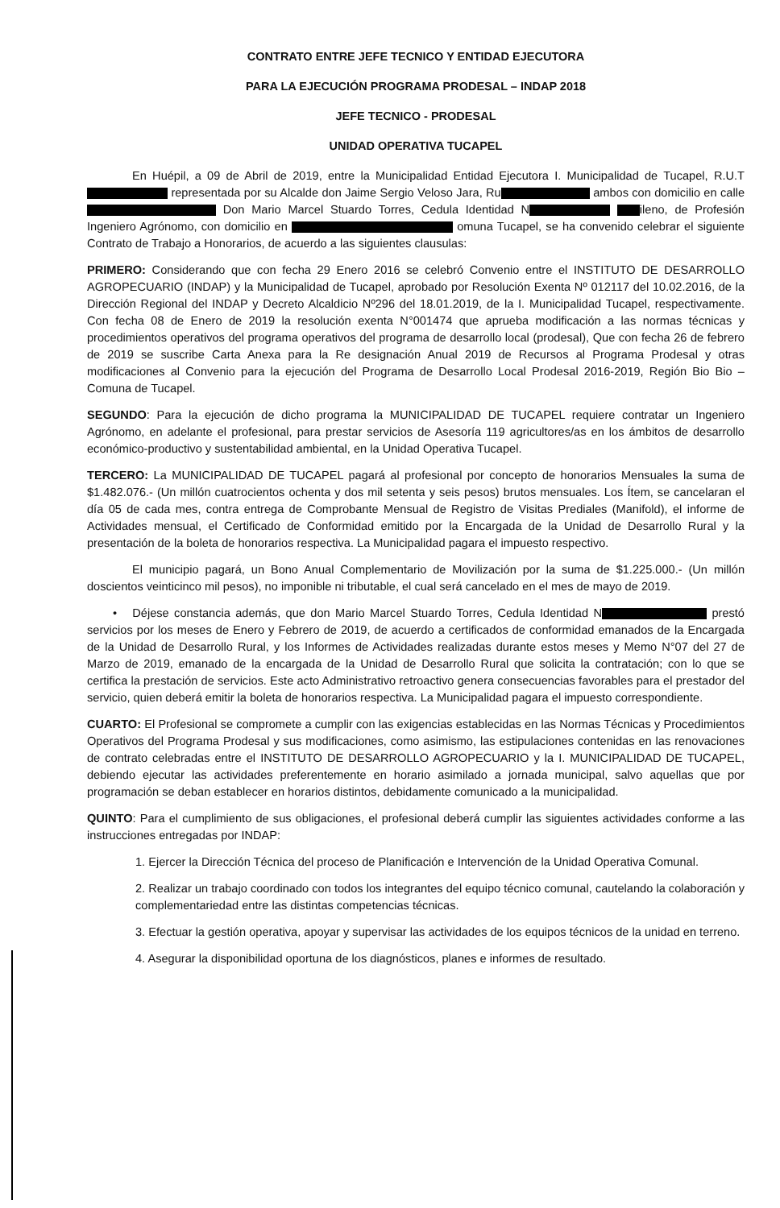CONTRATO ENTRE JEFE TECNICO Y ENTIDAD EJECUTORA
PARA LA EJECUCIÓN PROGRAMA PRODESAL – INDAP 2018
JEFE TECNICO - PRODESAL
UNIDAD OPERATIVA TUCAPEL
En Huépil, a 09 de Abril de 2019, entre la Municipalidad Entidad Ejecutora I. Municipalidad de Tucapel, R.U.T representada por su Alcalde don Jaime Sergio Veloso Jara, Ru ambos con domicilio en calle Don Mario Marcel Stuardo Torres, Cedula Identidad N ileno, de Profesión Ingeniero Agrónomo, con domicilio en omuna Tucapel, se ha convenido celebrar el siguiente Contrato de Trabajo a Honorarios, de acuerdo a las siguientes clausulas:
PRIMERO: Considerando que con fecha 29 Enero 2016 se celebró Convenio entre el INSTITUTO DE DESARROLLO AGROPECUARIO (INDAP) y la Municipalidad de Tucapel, aprobado por Resolución Exenta Nº 012117 del 10.02.2016, de la Dirección Regional del INDAP y Decreto Alcaldicio Nº296 del 18.01.2019, de la I. Municipalidad Tucapel, respectivamente. Con fecha 08 de Enero de 2019 la resolución exenta N°001474 que aprueba modificación a las normas técnicas y procedimientos operativos del programa operativos del programa de desarrollo local (prodesal), Que con fecha 26 de febrero de 2019 se suscribe Carta Anexa para la Re designación Anual 2019 de Recursos al Programa Prodesal y otras modificaciones al Convenio para la ejecución del Programa de Desarrollo Local Prodesal 2016-2019, Región Bio Bio – Comuna de Tucapel.
SEGUNDO: Para la ejecución de dicho programa la MUNICIPALIDAD DE TUCAPEL requiere contratar un Ingeniero Agrónomo, en adelante el profesional, para prestar servicios de Asesoría 119 agricultores/as en los ámbitos de desarrollo económico-productivo y sustentabilidad ambiental, en la Unidad Operativa Tucapel.
TERCERO: La MUNICIPALIDAD DE TUCAPEL pagará al profesional por concepto de honorarios Mensuales la suma de $1.482.076.- (Un millón cuatrocientos ochenta y dos mil setenta y seis pesos) brutos mensuales. Los Ítem, se cancelaran el día 05 de cada mes, contra entrega de Comprobante Mensual de Registro de Visitas Prediales (Manifold), el informe de Actividades mensual, el Certificado de Conformidad emitido por la Encargada de la Unidad de Desarrollo Rural y la presentación de la boleta de honorarios respectiva. La Municipalidad pagara el impuesto respectivo.
El municipio pagará, un Bono Anual Complementario de Movilización por la suma de $1.225.000.- (Un millón doscientos veinticinco mil pesos), no imponible ni tributable, el cual será cancelado en el mes de mayo de 2019.
• Déjese constancia además, que don Mario Marcel Stuardo Torres, Cedula Identidad N prestó servicios por los meses de Enero y Febrero de 2019, de acuerdo a certificados de conformidad emanados de la Encargada de la Unidad de Desarrollo Rural, y los Informes de Actividades realizadas durante estos meses y Memo N°07 del 27 de Marzo de 2019, emanado de la encargada de la Unidad de Desarrollo Rural que solicita la contratación; con lo que se certifica la prestación de servicios. Este acto Administrativo retroactivo genera consecuencias favorables para el prestador del servicio, quien deberá emitir la boleta de honorarios respectiva. La Municipalidad pagara el impuesto correspondiente.
CUARTO: El Profesional se compromete a cumplir con las exigencias establecidas en las Normas Técnicas y Procedimientos Operativos del Programa Prodesal y sus modificaciones, como asimismo, las estipulaciones contenidas en las renovaciones de contrato celebradas entre el INSTITUTO DE DESARROLLO AGROPECUARIO y la I. MUNICIPALIDAD DE TUCAPEL, debiendo ejecutar las actividades preferentemente en horario asimilado a jornada municipal, salvo aquellas que por programación se deban establecer en horarios distintos, debidamente comunicado a la municipalidad.
QUINTO: Para el cumplimiento de sus obligaciones, el profesional deberá cumplir las siguientes actividades conforme a las instrucciones entregadas por INDAP:
1. Ejercer la Dirección Técnica del proceso de Planificación e Intervención de la Unidad Operativa Comunal.
2. Realizar un trabajo coordinado con todos los integrantes del equipo técnico comunal, cautelando la colaboración y complementariedad entre las distintas competencias técnicas.
3. Efectuar la gestión operativa, apoyar y supervisar las actividades de los equipos técnicos de la unidad en terreno.
4. Asegurar la disponibilidad oportuna de los diagnósticos, planes e informes de resultado.